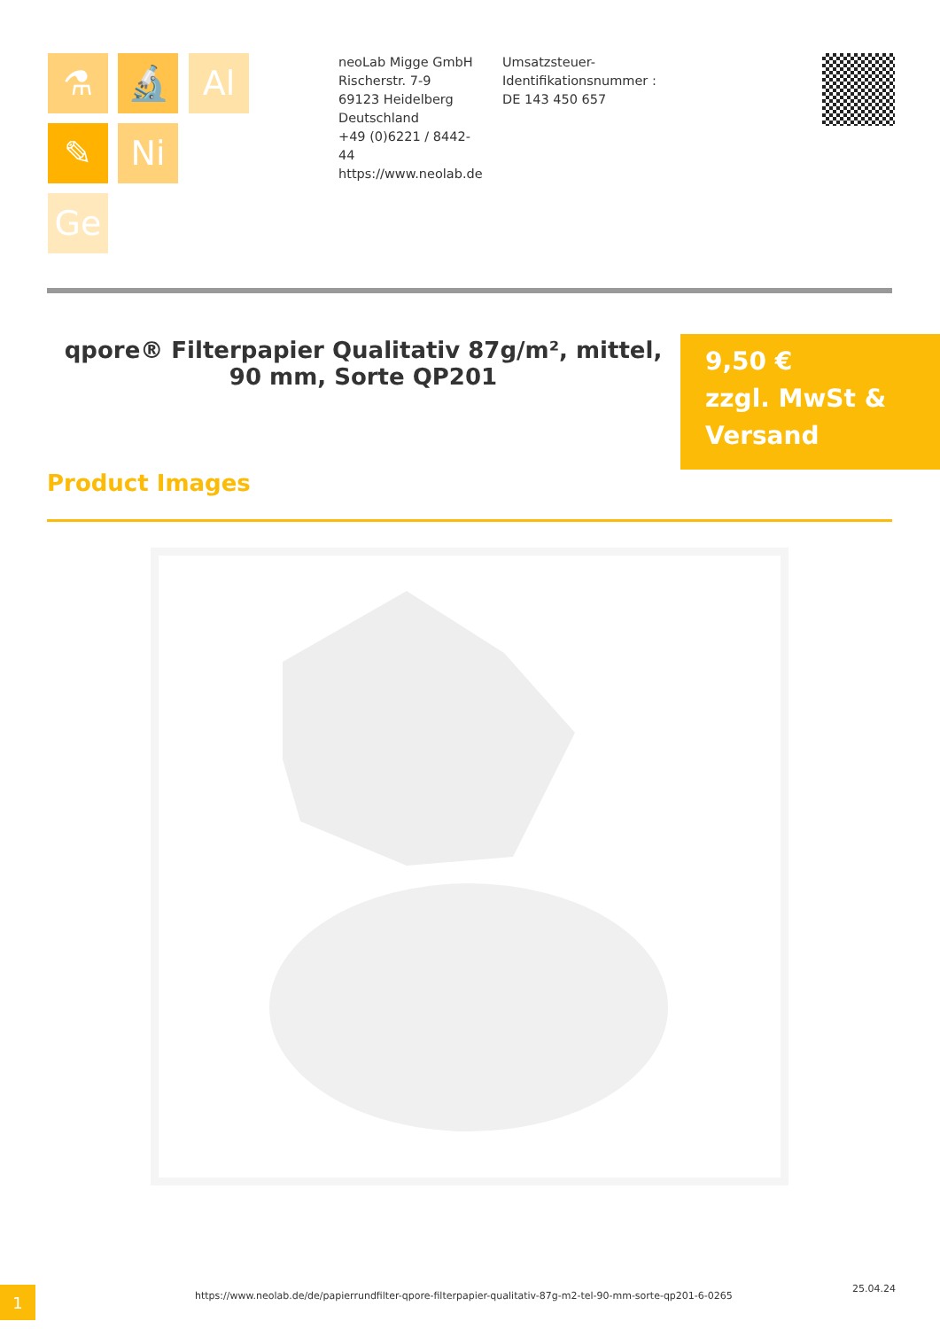⚗ 🔬 Al
✎ Ni
Ge
neoLab Migge GmbH
Rischerstr. 7-9
69123 Heidelberg
Deutschland
+49 (0)6221 / 8442-44
https://www.neolab.de
Umsatzsteuer-Identifikationsnummer :
DE 143 450 657
qpore® Filterpapier Qualitativ 87g/m², mittel, 90 mm, Sorte QP201
9,50 €
zzgl. MwSt & Versand
Product Images
1
https://www.neolab.de/de/papierrundfilter-qpore-filterpapier-qualitativ-87g-m2-tel-90-mm-sorte-qp201-6-0265
25.04.24